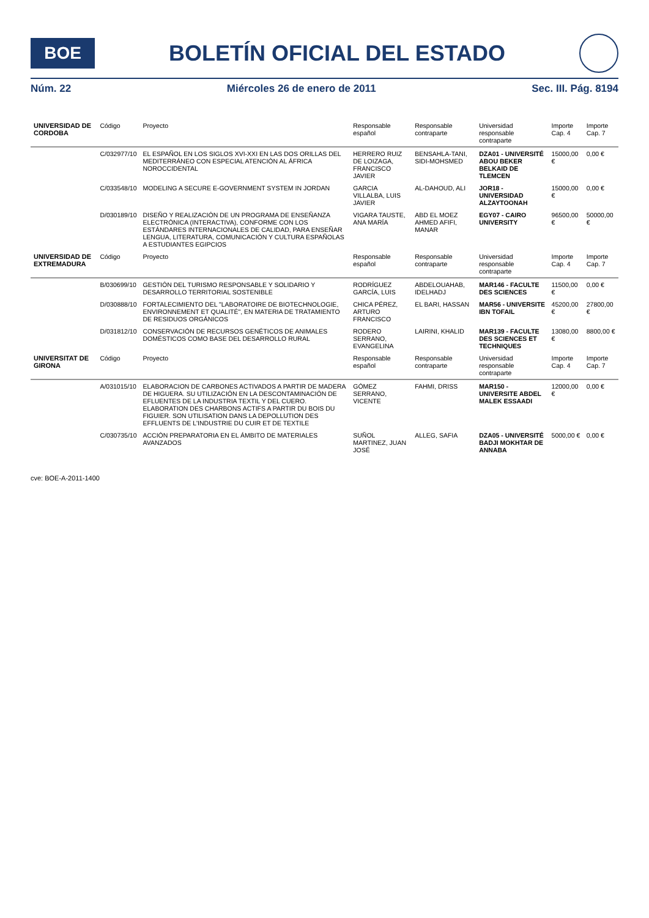BOE
BOLETÍN OFICIAL DEL ESTADO
Núm. 22 Miércoles 26 de enero de 2011 Sec. III. Pág. 8194
| UNIVERSIDAD DE CORDOBA | Código | Proyecto | Responsable español | Responsable contraparte | Universidad responsable contraparte | Importe Cap. 4 | Importe Cap. 7 |
| --- | --- | --- | --- | --- | --- | --- | --- |
| | C/032977/10 | EL ESPAÑOL EN LOS SIGLOS XVI-XXI EN LAS DOS ORILLAS DEL MEDITERRÁNEO CON ESPECIAL ATENCIÓN AL ÁFRICA NOROCCIDENTAL | HERRERO RUIZ DE LOIZAGA, FRANCISCO JAVIER | BENSAHLA-TANI, SIDI-MOHSMED | DZA01 - UNIVERSITÉ ABOU BEKER BELKAID DE TLEMCEN | 15000,00 € | 0,00 € |
| | C/033548/10 | MODELING A SECURE E-GOVERNMENT SYSTEM IN JORDAN | GARCIA VILLALBA, LUIS JAVIER | AL-DAHOUD, ALI | JOR18 - UNIVERSIDAD ALZAYTOONAH | 15000,00 € | 0,00 € |
| | D/030189/10 | DISEÑO Y REALIZACIÓN DE UN PROGRAMA DE ENSEÑANZA ELECTRÓNICA (INTERACTIVA), CONFORME CON LOS ESTÁNDARES INTERNACIONALES DE CALIDAD, PARA ENSEÑAR LENGUA, LITERATURA, COMUNICACIÓN Y CULTURA ESPAÑOLAS A ESTUDIANTES EGIPCIOS | VIGARA TAUSTE, ANA MARÍA | ABD EL MOEZ AHMED AFIFI, MANAR | EGY07 - CAIRO UNIVERSITY | 96500,00 € | 50000,00 € |
| UNIVERSIDAD DE EXTREMADURA | Código | Proyecto | Responsable español | Responsable contraparte | Universidad responsable contraparte | Importe Cap. 4 | Importe Cap. 7 |
| | B/030699/10 | GESTIÓN DEL TURISMO RESPONSABLE Y SOLIDARIO Y DESARROLLO TERRITORIAL SOSTENIBLE | RODRÍGUEZ GARCÍA, LUIS | ABDELOUAHAB, IDELHADJ | MAR146 - FACULTE DES SCIENCES | 11500,00 € | 0,00 € |
| | D/030888/10 | FORTALECIMIENTO DEL "LABORATOIRE DE BIOTECHNOLOGIE, ENVIRONNEMENT ET QUALITÉ", EN MATERIA DE TRATAMIENTO DE RESIDUOS ORGÁNICOS | CHICA PÉREZ, ARTURO FRANCISCO | EL BARI, HASSAN | MAR56 - UNIVERSITE IBN TOFAIL | 45200,00 € | 27800,00 € |
| | D/031812/10 | CONSERVACIÓN DE RECURSOS GENÉTICOS DE ANIMALES DOMÉSTICOS COMO BASE DEL DESARROLLO RURAL | RODERO SERRANO, EVANGELINA | LAIRINI, KHALID | MAR139 - FACULTE DES SCIENCES ET TECHNIQUES | 13080,00 € | 8800,00 € |
| UNIVERSITAT DE GIRONA | Código | Proyecto | Responsable español | Responsable contraparte | Universidad responsable contraparte | Importe Cap. 4 | Importe Cap. 7 |
| | A/031015/10 | ELABORACION DE CARBONES ACTIVADOS A PARTIR DE MADERA DE HIGUERA. SU UTILIZACIÓN EN LA DESCONTAMINACIÓN DE EFLUENTES DE LA INDUSTRIA TEXTIL Y DEL CUERO. ELABORATION DES CHARBONS ACTIFS A PARTIR DU BOIS DU FIGUIER. SON UTILISATION DANS LA DEPOLLUTION DES EFFLUENTS DE L'INDUSTRIE DU CUIR ET DE TEXTILE | GÓMEZ SERRANO, VICENTE | FAHMI, DRISS | MAR150 - UNIVERSITE ABDEL MALEK ESSAADI | 12000,00 € | 0,00 € |
| | C/030735/10 | ACCIÓN PREPARATORIA EN EL ÁMBITO DE MATERIALES AVANZADOS | SUÑOL MARTINEZ, JUAN JOSÉ | ALLEG, SAFIA | DZA05 - UNIVERSITÉ BADJI MOKHTAR DE ANNABA | 5000,00 € | 0,00 € |
cve: BOE-A-2011-1400